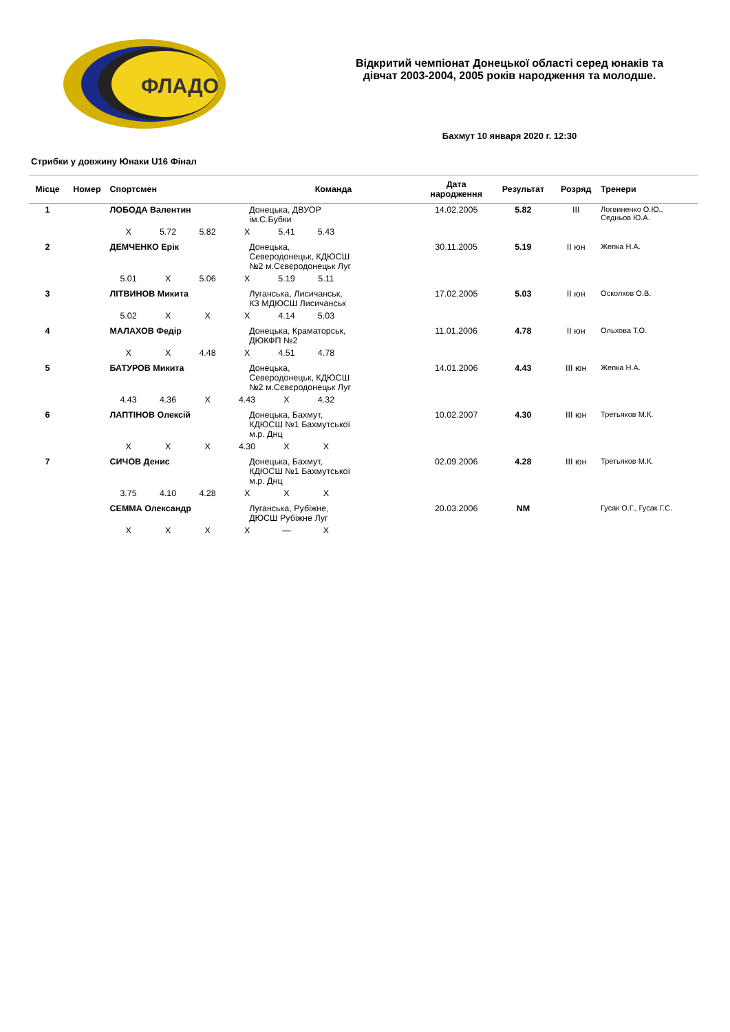ФЛАДО
Відкритий чемпіонат Донецької області серед юнаків та
дівчат 2003-2004, 2005 років народження та молодше.
Бахмут 10 января 2020 г. 12:30
Стрибки у довжину Юнаки U16 Фінал
| Місце | Номер | Спортсмен | Команда | Дата народження | Результат | Розряд | Тренери |
| --- | --- | --- | --- | --- | --- | --- | --- |
| 1 | | ЛОБОДА Валентин | Донецька, ДВУОР ім.С.Бубки | 14.02.2005 | 5.82 | III | Логвиненко О.Ю., Седньов Ю.А. |
| | | X 5.72 5.82 X 5.41 5.43 | | | | | |
| 2 | | ДЕМЧЕНКО Ерік | Донецька, Северодонецьк, КДЮСШ №2 м.Сєвєродонецьк Луг | 30.11.2005 | 5.19 | II юн | Жепка Н.А. |
| | | 5.01 X 5.06 X 5.19 5.11 | | | | | |
| 3 | | ЛІТВИНОВ Микита | Луганська, Лисичанськ, КЗ МДЮСШ Лисичанськ | 17.02.2005 | 5.03 | II юн | Осколков О.В. |
| | | 5.02 X X X 4.14 5.03 | | | | | |
| 4 | | МАЛАХОВ Федір | Донецька, Краматорськ, ДЮКФП №2 | 11.01.2006 | 4.78 | II юн | Ольхова Т.О. |
| | | X X 4.48 X 4.51 4.78 | | | | | |
| 5 | | БАТУРОВ Микита | Донецька, Северодонецьк, КДЮСШ №2 м.Сєвєродонецьк Луг | 14.01.2006 | 4.43 | III юн | Жепка Н.А. |
| | | 4.43 4.36 X 4.43 X 4.32 | | | | | |
| 6 | | ЛАПТІНОВ Олексій | Донецька, Бахмут, КДЮСШ №1 Бахмутської м.р. Днц | 10.02.2007 | 4.30 | III юн | Третьяков М.К. |
| | | X X X 4.30 X X | | | | | |
| 7 | | СИЧОВ Денис | Донецька, Бахмут, КДЮСШ №1 Бахмутської м.р. Днц | 02.09.2006 | 4.28 | III юн | Третьяков М.К. |
| | | 3.75 4.10 4.28 X X X | | | | | |
| | | СЕММА Олександр | Луганська, Рубіжне, ДЮСШ Рубіжне Луг | 20.03.2006 | NM | | Гусак О.Г., Гусак Г.С. |
| | | X X X X — X | | | | | |